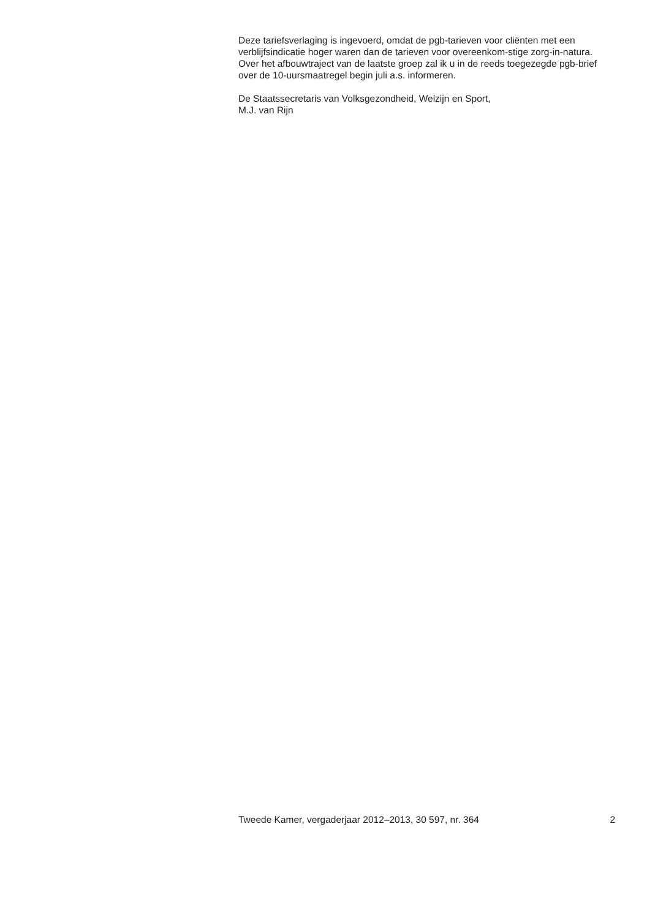Deze tariefsverlaging is ingevoerd, omdat de pgb-tarieven voor cliënten met een verblijfsindicatie hoger waren dan de tarieven voor overeenkom-stige zorg-in-natura. Over het afbouwtraject van de laatste groep zal ik u in de reeds toegezegde pgb-brief over de 10-uursmaatregel begin juli a.s. informeren.
De Staatssecretaris van Volksgezondheid, Welzijn en Sport,
M.J. van Rijn
Tweede Kamer, vergaderjaar 2012–2013, 30 597, nr. 364 2